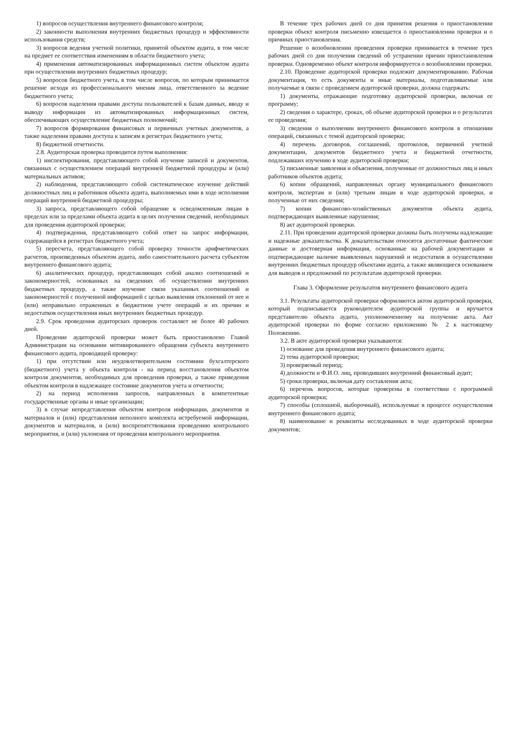1) вопросов осуществления внутреннего финансового контроля;
2) законности выполнения внутренних бюджетных процедур и эффективности использования средств;
3) вопросов ведения учетной политики, принятой объектом аудита, в том числе на предмет ее соответствия изменениям в области бюджетного учета;
4) применения автоматизированных информационных систем объектом аудита при осуществлении внутренних бюджетных процедур;
5) вопросов бюджетного учета, в том числе вопросов, по которым принимается решение исходя из профессионального мнения лица, ответственного за ведение бюджетного учета;
6) вопросов наделения правами доступа пользователей к базам данных, вводу и выводу информации из автоматизированных информационных систем, обеспечивающих осуществление бюджетных полномочий;
7) вопросов формирования финансовых и первичных учетных документов, а также наделения правами доступа к записям в регистрах бюджетного учета;
8) бюджетной отчетности.
2.8. Аудиторская проверка проводится путем выполнения:
1) инспектирования, представляющего собой изучение записей и документов, связанных с осуществлением операций внутренней бюджетной процедуры и (или) материальных активов;
2) наблюдения, представляющего собой систематическое изучение действий должностных лиц и работников объекта аудита, выполняемых ими в ходе исполнения операций внутренней бюджетной процедуры;
3) запроса, представляющего собой обращение к осведомленным лицам в пределах или за пределами объекта аудита в целях получения сведений, необходимых для проведения аудиторской проверки;
4) подтверждения, представляющего собой ответ на запрос информации, содержащейся в регистрах бюджетного учета;
5) пересчета, представляющего собой проверку точности арифметических расчетов, произведенных объектом аудита, либо самостоятельного расчета субъектом внутреннего финансового аудита;
6) аналитических процедур, представляющих собой анализ соотношений и закономерностей, основанных на сведениях об осуществлении внутренних бюджетных процедур, а также изучение связи указанных соотношений и закономерностей с полученной информацией с целью выявления отклонений от нее и (или) неправильно отраженных в бюджетном учете операций и их причин и недостатков осуществления иных внутренних бюджетных процедур.
2.9. Срок проведения аудиторских проверок составляет не более 40 рабочих дней.
Проведение аудиторской проверки может быть приостановлено Главой Администрации на основании мотивированного обращения субъекта внутреннего финансового аудита, проводящей проверку:
1) при отсутствии или неудовлетворительном состоянии бухгалтерского (бюджетного) учета у объекта контроля - на период восстановления объектом контроля документов, необходимых для проведения проверки, а также приведения объектом контроля в надлежащее состояние документов учета и отчетности;
2) на период исполнения запросов, направленных в компетентные государственные органы и иные организации;
3) в случае непредставления объектом контроля информации, документов и материалов и (или) представления неполного комплекта истребуемой информации, документов и материалов, и (или) воспрепятствования проведению контрольного мероприятия, и (или) уклонения от проведения контрольного мероприятия.
В течение трех рабочих дней со дня принятия решения о приостановлении проверки объект контроля письменно извещается о приостановлении проверки и о причинах приостановления.
Решение о возобновлении проведения проверки принимается в течение трех рабочих дней со дня получения сведений об устранении причин приостановления проверки. Одновременно объект контроля информируется о возобновлении проверки.
2.10. Проведение аудиторской проверки подлежит документированию. Рабочая документация, то есть документы и иные материалы, подготавливаемые или получаемые в связи с проведением аудиторской проверки, должна содержать:
1) документы, отражающие подготовку аудиторской проверки, включая ее программу;
2) сведения о характере, сроках, об объеме аудиторской проверки и о результатах ее проведения;
3) сведения о выполнении внутреннего финансового контроля в отношении операций, связанных с темой аудиторской проверки;
4) перечень договоров, соглашений, протоколов, первичной учетной документации, документов бюджетного учета и бюджетной отчетности, подлежавших изучению в ходе аудиторской проверки;
5) письменные заявления и объяснения, полученные от должностных лиц и иных работников объектов аудита;
6) копии обращений, направленных органу муниципального финансового контроля, экспертам и (или) третьим лицам в ходе аудиторской проверки, и полученные от них сведения;
7) копии финансово-хозяйственных документов объекта аудита, подтверждающих выявленные нарушения;
8) акт аудиторской проверки.
2.11. При проведении аудиторской проверки должны быть получены надлежащие и надежные доказательства. К доказательствам относятся достаточные фактические данные и достоверная информация, основанные на рабочей документации и подтверждающие наличие выявленных нарушений и недостатков в осуществлении внутренних бюджетных процедур объектами аудита, а также являющиеся основанием для выводов и предложений по результатам аудиторской проверки.
Глава 3. Оформление результатов внутреннего финансового аудита
3.1. Результаты аудиторской проверки оформляются актом аудиторской проверки, который подписывается руководителем аудиторской группы и вручается представителю объекта аудита, уполномоченному на получение акта. Акт аудиторской проверки по форме согласно приложению № 2 к настоящему Положению.
3.2. В акте аудиторской проверки указываются:
1) основание для проведения внутреннего финансового аудита;
2) тема аудиторской проверки;
3) проверяемый период;
4) должности и Ф.И.О. лиц, проводивших внутренний финансовый аудит;
5) сроки проверки, включая дату составления акта;
6) перечень вопросов, которые проверены в соответствии с программой аудиторской проверки;
7) способы (сплошной, выборочный), используемые в процессе осуществления внутреннего финансового аудита;
8) наименование и реквизиты исследованных в ходе аудиторской проверки документов;